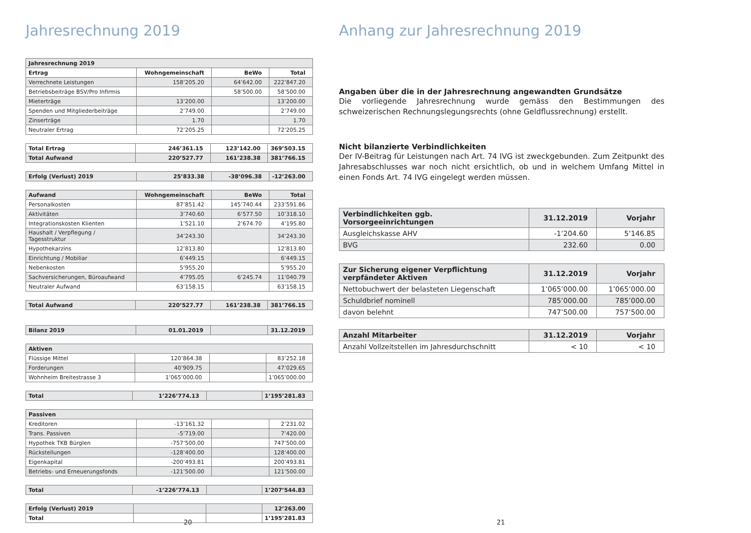Jahresrechnung 2019
| Jahresrechnung 2019 | | | |
| --- | --- | --- | --- |
| Ertrag | Wohngemeinschaft | BeWo | Total |
| Verrechnete Leistungen | 158’205.20 | 64’642.00 | 222’847.20 |
| Betriebsbeiträge BSV/Pro Infirmis | | 58’500.00 | 58’500.00 |
| Mieterträge | 13’200.00 | | 13’200.00 |
| Spenden und Mitgliederbeiträge | 2’749.00 | | 2’749.00 |
| Zinserträge | 1.70 | | 1.70 |
| Neutraler Ertrag | 72’205.25 | | 72’205.25 |
| Total Ertrag | 246’361.15 | 123’142.00 | 369’503.15 |
| --- | --- | --- | --- |
| Total Aufwand | 220’527.77 | 161’238.38 | 381’766.15 |
| Erfolg (Verlust) 2019 | 25’833.38 | -38’096.38 | -12’263.00 |
| --- | --- | --- | --- |
| Aufwand | Wohngemeinschaft | BeWo | Total |
| --- | --- | --- | --- |
| Personalkosten | 87’851.42 | 145’740.44 | 233’591.86 |
| Aktivitäten | 3’740.60 | 6’577.50 | 10’318.10 |
| Integrationskosten Klienten | 1’521.10 | 2’674.70 | 4’195.80 |
| Haushalt / Verpflegung / Tagesstruktur | 34’243.30 | | 34’243.30 |
| Hypothekarzins | 12’813.80 | | 12’813.80 |
| Einrichtung / Mobiliar | 6’449.15 | | 6’449.15 |
| Nebenkosten | 5’955.20 | | 5’955.20 |
| Sachversicherungen, Büroaufwand | 4’795.05 | 6’245.74 | 11’040.79 |
| Neutraler Aufwand | 63’158.15 | | 63’158.15 |
| Total Aufwand | 220’527.77 | 161’238.38 | 381’766.15 |
| --- | --- | --- | --- |
| Bilanz 2019 | 01.01.2019 | | 31.12.2019 |
| --- | --- | --- | --- |
| Aktiven | | | |
| --- | --- | --- | --- |
| Flüssige Mittel | 120’864.38 | | 83’252.18 |
| Forderungen | 40’909.75 | | 47’029.65 |
| Wohnheim Breitestrasse 3 | 1’065’000.00 | | 1’065’000.00 |
| Total | 1’226’774.13 | | 1’195’281.83 |
| --- | --- | --- | --- |
| Passiven | | | |
| --- | --- | --- | --- |
| Kreditoren | -13’161.32 | | 2’231.02 |
| Trans. Passiven | -5’719.00 | | 7’420.00 |
| Hypothek TKB Bürglen | -757’500.00 | | 747’500.00 |
| Rückstellungen | -128’400.00 | | 128’400.00 |
| Eigenkapital | -200’493.81 | | 200’493.81 |
| Betriebs- und Erneuerungsfonds | -121’500.00 | | 121’500.00 |
| Total | -1’226’774.13 | | 1’207’544.83 |
| --- | --- | --- | --- |
| Erfolg (Verlust) 2019 | | | 12’263.00 |
| --- | --- | --- | --- |
| Total | | | 1’195’281.83 |
20
Anhang zur Jahresrechnung 2019
Angaben über die in der Jahresrechnung angewandten Grundsätze
Die vorliegende Jahresrechnung wurde gemäss den Bestimmungen des schweizerischen Rechnungslegungsrechts (ohne Geldflussrechnung) erstellt.
Nicht bilanzierte Verbindlichkeiten
Der IV-Beitrag für Leistungen nach Art. 74 IVG ist zweckgebunden. Zum Zeitpunkt des Jahresabschlusses war noch nicht ersichtlich, ob und in welchem Umfang Mittel in einen Fonds Art. 74 IVG eingelegt werden müssen.
| Verbindlichkeiten ggb. Vorsorgeeinrichtungen | 31.12.2019 | Vorjahr |
| --- | --- | --- |
| Ausgleichskasse AHV | -1’204.60 | 5’146.85 |
| BVG | 232.60 | 0.00 |
| Zur Sicherung eigener Verpflichtung verpfändeter Aktiven | 31.12.2019 | Vorjahr |
| --- | --- | --- |
| Nettobuchwert der belasteten Liegenschaft | 1’065’000.00 | 1’065’000.00 |
| Schuldbrief nominell | 785’000.00 | 785’000.00 |
| davon belehnt | 747’500.00 | 757’500.00 |
| Anzahl Mitarbeiter | 31.12.2019 | Vorjahr |
| --- | --- | --- |
| Anzahl Vollzeitstellen im Jahresdurchschnitt | < 10 | < 10 |
21